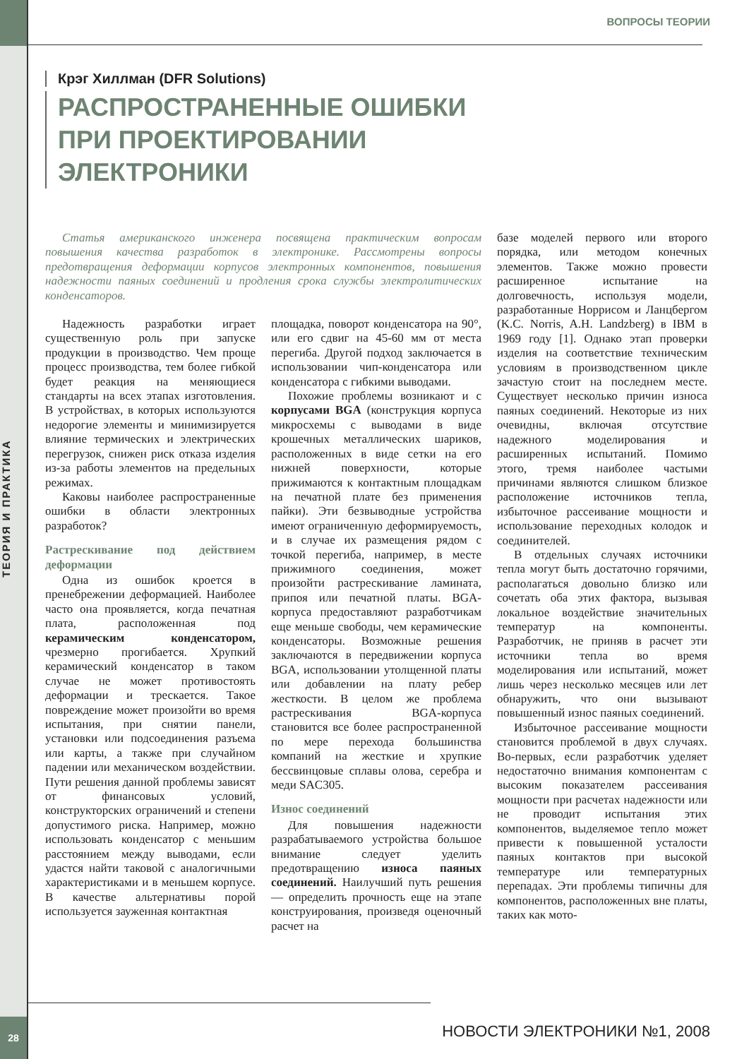ТЕОРИЯ И ПРАКТИКА
28
ВОПРОСЫ ТЕОРИИ
Крэг Хиллман (DFR Solutions)
РАСПРОСТРАНЕННЫЕ ОШИБКИ
ПРИ ПРОЕКТИРОВАНИИ
ЭЛЕКТРОНИКИ
Статья американского инженера посвящена практическим вопросам повышения качества разработок в электронике. Рассмотрены вопросы предотвращения деформации корпусов электронных компонентов, повышения надежности паяных соединений и продления срока службы электролитических конденсаторов.
Надежность разработки играет существенную роль при запуске продукции в производство. Чем проще процесс производства, тем более гибкой будет реакция на меняющиеся стандарты на всех этапах изготовления. В устройствах, в которых используются недорогие элементы и минимизируется влияние термических и электрических перегрузок, снижен риск отказа изделия из-за работы элементов на предельных режимах.
Каковы наиболее распространенные ошибки в области электронных разработок?
Растрескивание под действием деформации
Одна из ошибок кроется в пренебрежении деформацией. Наиболее часто она проявляется, когда печатная плата, расположенная под керамическим конденсатором, чрезмерно прогибается. Хрупкий керамический конденсатор в таком случае не может противостоять деформации и трескается. Такое повреждение может произойти во время испытания, при снятии панели, установки или подсоединения разъема или карты, а также при случайном падении или механическом воздействии. Пути решения данной проблемы зависят от финансовых условий, конструкторских ограничений и степени допустимого риска. Например, можно использовать конденсатор с меньшим расстоянием между выводами, если удастся найти таковой с аналогичными характеристиками и в меньшем корпусе. В качестве альтернативы порой используется зауженная контактная
площадка, поворот конденсатора на 90°, или его сдвиг на 45-60 мм от места перегиба. Другой подход заключается в использовании чип-конденсатора или конденсатора с гибкими выводами.
Похожие проблемы возникают и с корпусами BGA (конструкция корпуса микросхемы с выводами в виде крошечных металлических шариков, расположенных в виде сетки на его нижней поверхности, которые прижимаются к контактным площадкам на печатной плате без применения пайки). Эти безвыводные устройства имеют ограниченную деформируемость, и в случае их размещения рядом с точкой перегиба, например, в месте прижимного соединения, может произойти растрескивание ламината, припоя или печатной платы. BGA-корпуса предоставляют разработчикам еще меньше свободы, чем керамические конденсаторы. Возможные решения заключаются в передвижении корпуса BGA, использовании утолщенной платы или добавлении на плату ребер жесткости. В целом же проблема растрескивания BGA-корпуса становится все более распространенной по мере перехода большинства компаний на жесткие и хрупкие бессвинцовые сплавы олова, серебра и меди SAC305.
Износ соединений
Для повышения надежности разрабатываемого устройства большое внимание следует уделить предотвращению износа паяных соединений. Наилучший путь решения — определить прочность еще на этапе конструирования, произведя оценочный расчет на
базе моделей первого или второго порядка, или методом конечных элементов. Также можно провести расширенное испытание на долговечность, используя модели, разработанные Норрисом и Ланцбергом (K.C. Norris, A.H. Landzberg) в IBM в 1969 году [1]. Однако этап проверки изделия на соответствие техническим условиям в производственном цикле зачастую стоит на последнем месте. Существует несколько причин износа паяных соединений. Некоторые из них очевидны, включая отсутствие надежного моделирования и расширенных испытаний. Помимо этого, тремя наиболее частыми причинами являются слишком близкое расположение источников тепла, избыточное рассеивание мощности и использование переходных колодок и соединителей.
В отдельных случаях источники тепла могут быть достаточно горячими, располагаться довольно близко или сочетать оба этих фактора, вызывая локальное воздействие значительных температур на компоненты. Разработчик, не приняв в расчет эти источники тепла во время моделирования или испытаний, может лишь через несколько месяцев или лет обнаружить, что они вызывают повышенный износ паяных соединений.
Избыточное рассеивание мощности становится проблемой в двух случаях. Во-первых, если разработчик уделяет недостаточно внимания компонентам с высоким показателем рассеивания мощности при расчетах надежности или не проводит испытания этих компонентов, выделяемое тепло может привести к повышенной усталости паяных контактов при высокой температуре или температурных перепадах. Эти проблемы типичны для компонентов, расположенных вне платы, таких как мото-
НОВОСТИ ЭЛЕКТРОНИКИ №1, 2008